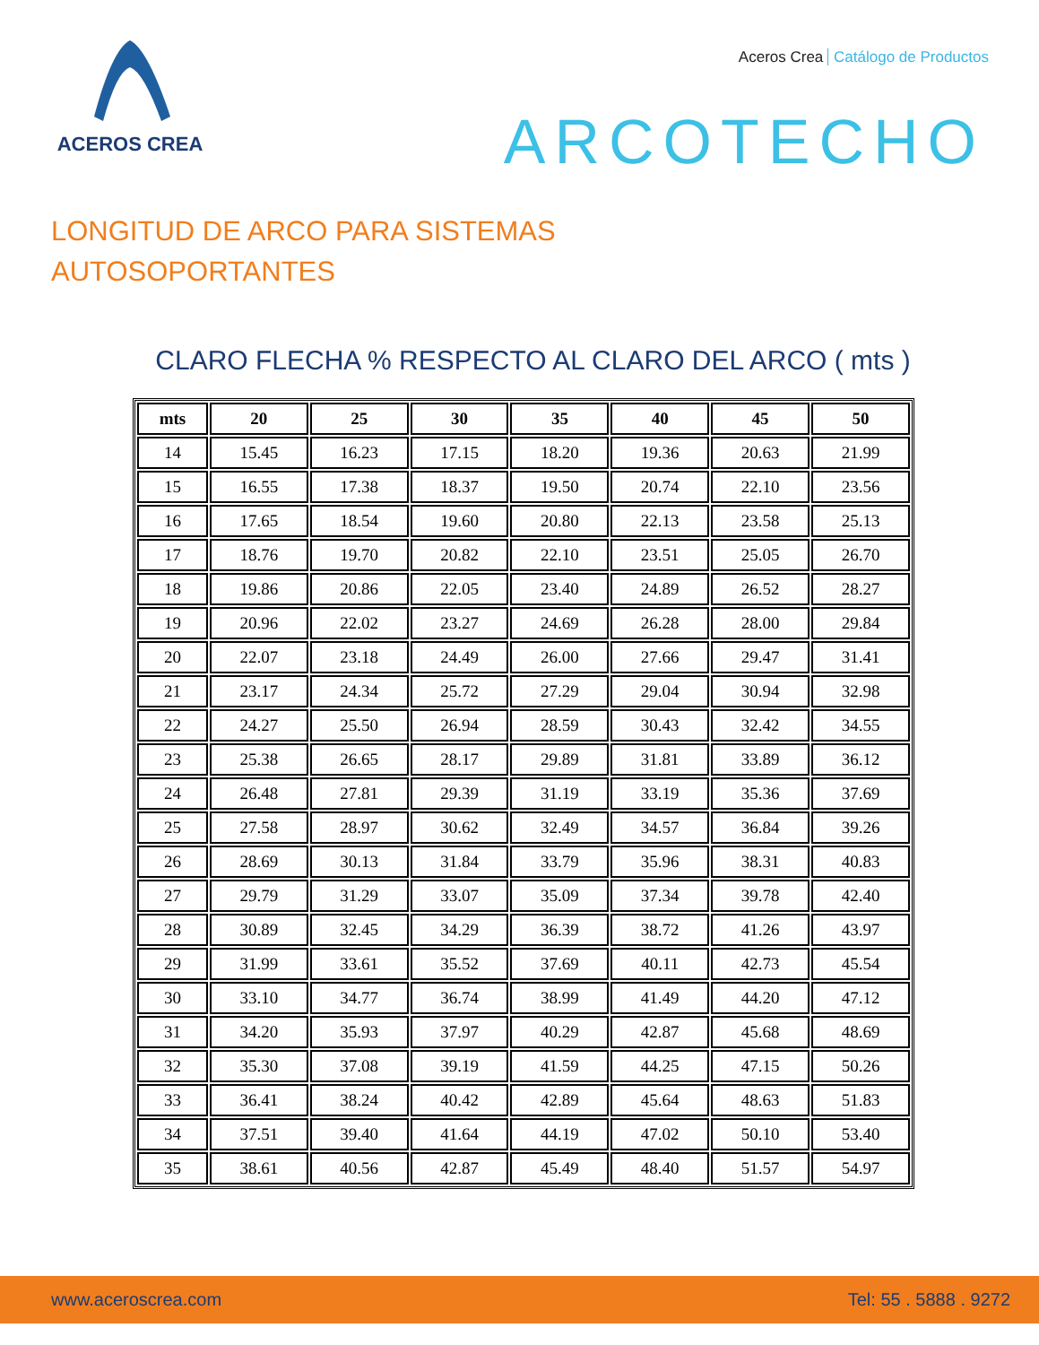ACEROS CREA
Aceros Crea Catálogo de Productos
ARCOTECHO
LONGITUD DE ARCO PARA SISTEMAS
AUTOSOPORTANTES
CLARO FLECHA % RESPECTO AL CLARO DEL ARCO ( mts )
| mts | 20 | 25 | 30 | 35 | 40 | 45 | 50 |
| --- | --- | --- | --- | --- | --- | --- | --- |
| 14 | 15.45 | 16.23 | 17.15 | 18.20 | 19.36 | 20.63 | 21.99 |
| 15 | 16.55 | 17.38 | 18.37 | 19.50 | 20.74 | 22.10 | 23.56 |
| 16 | 17.65 | 18.54 | 19.60 | 20.80 | 22.13 | 23.58 | 25.13 |
| 17 | 18.76 | 19.70 | 20.82 | 22.10 | 23.51 | 25.05 | 26.70 |
| 18 | 19.86 | 20.86 | 22.05 | 23.40 | 24.89 | 26.52 | 28.27 |
| 19 | 20.96 | 22.02 | 23.27 | 24.69 | 26.28 | 28.00 | 29.84 |
| 20 | 22.07 | 23.18 | 24.49 | 26.00 | 27.66 | 29.47 | 31.41 |
| 21 | 23.17 | 24.34 | 25.72 | 27.29 | 29.04 | 30.94 | 32.98 |
| 22 | 24.27 | 25.50 | 26.94 | 28.59 | 30.43 | 32.42 | 34.55 |
| 23 | 25.38 | 26.65 | 28.17 | 29.89 | 31.81 | 33.89 | 36.12 |
| 24 | 26.48 | 27.81 | 29.39 | 31.19 | 33.19 | 35.36 | 37.69 |
| 25 | 27.58 | 28.97 | 30.62 | 32.49 | 34.57 | 36.84 | 39.26 |
| 26 | 28.69 | 30.13 | 31.84 | 33.79 | 35.96 | 38.31 | 40.83 |
| 27 | 29.79 | 31.29 | 33.07 | 35.09 | 37.34 | 39.78 | 42.40 |
| 28 | 30.89 | 32.45 | 34.29 | 36.39 | 38.72 | 41.26 | 43.97 |
| 29 | 31.99 | 33.61 | 35.52 | 37.69 | 40.11 | 42.73 | 45.54 |
| 30 | 33.10 | 34.77 | 36.74 | 38.99 | 41.49 | 44.20 | 47.12 |
| 31 | 34.20 | 35.93 | 37.97 | 40.29 | 42.87 | 45.68 | 48.69 |
| 32 | 35.30 | 37.08 | 39.19 | 41.59 | 44.25 | 47.15 | 50.26 |
| 33 | 36.41 | 38.24 | 40.42 | 42.89 | 45.64 | 48.63 | 51.83 |
| 34 | 37.51 | 39.40 | 41.64 | 44.19 | 47.02 | 50.10 | 53.40 |
| 35 | 38.61 | 40.56 | 42.87 | 45.49 | 48.40 | 51.57 | 54.97 |
www.aceroscrea.com Tel: 55 . 5888 . 9272